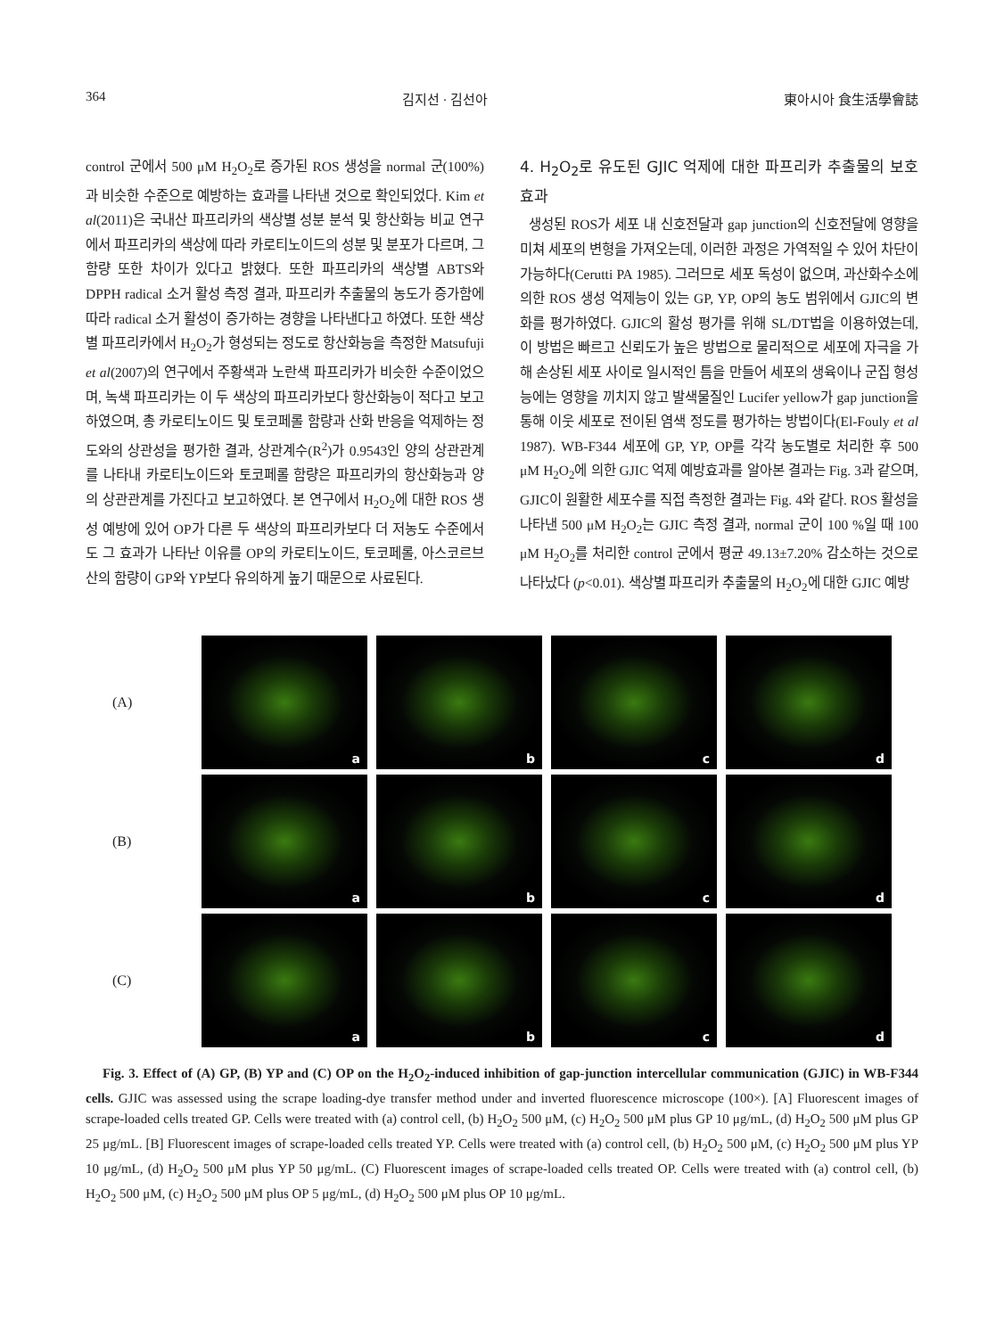364 김지선 · 김선아 東아시아 食生活學會誌
control 군에서 500 μM H<sub>2</sub>O<sub>2</sub>로 증가된 ROS 생성을 normal 군(100%)과 비슷한 수준으로 예방하는 효과를 나타낸 것으로 확인되었다. Kim et al(2011)은 국내산 파프리카의 색상별 성분 분석 및 항산화능 비교 연구에서 파프리카의 색상에 따라 카로티노이드의 성분 및 분포가 다르며, 그 함량 또한 차이가 있다고 밝혔다. 또한 파프리카의 색상별 ABTS와 DPPH radical 소거 활성 측정 결과, 파프리카 추출물의 농도가 증가함에 따라 radical 소거 활성이 증가하는 경향을 나타낸다고 하였다. 또한 색상별 파프리카에서 H<sub>2</sub>O<sub>2</sub>가 형성되는 정도로 항산화능을 측정한 Matsufuji et al(2007)의 연구에서 주황색과 노란색 파프리카가 비슷한 수준이었으며, 녹색 파프리카는 이 두 색상의 파프리카보다 항산화능이 적다고 보고하였으며, 총 카로티노이드 및 토코페롤 함량과 산화 반응을 억제하는 정도와의 상관성을 평가한 결과, 상관계수(R<sup>2</sup>)가 0.9543인 양의 상관관계를 나타내 카로티노이드와 토코페롤 함량은 파프리카의 항산화능과 양의 상관관계를 가진다고 보고하였다. 본 연구에서 H<sub>2</sub>O<sub>2</sub>에 대한 ROS 생성 예방에 있어 OP가 다른 두 색상의 파프리카보다 더 저농도 수준에서도 그 효과가 나타난 이유를 OP의 카로티노이드, 토코페롤, 아스코르브산의 함량이 GP와 YP보다 유의하게 높기 때문으로 사료된다.
4. H<sub>2</sub>O<sub>2</sub>로 유도된 GJIC 억제에 대한 파프리카 추출물의 보호 효과
생성된 ROS가 세포 내 신호전달과 gap junction의 신호전달에 영향을 미쳐 세포의 변형을 가져오는데, 이러한 과정은 가역적일 수 있어 차단이 가능하다(Cerutti PA 1985). 그러므로 세포 독성이 없으며, 과산화수소에 의한 ROS 생성 억제능이 있는 GP, YP, OP의 농도 범위에서 GJIC의 변화를 평가하였다. GJIC의 활성 평가를 위해 SL/DT법을 이용하였는데, 이 방법은 빠르고 신뢰도가 높은 방법으로 물리적으로 세포에 자극을 가해 손상된 세포 사이로 일시적인 틈을 만들어 세포의 생육이나 군집 형성능에는 영향을 끼치지 않고 발색물질인 Lucifer yellow가 gap junction을 통해 이웃 세포로 전이된 염색 정도를 평가하는 방법이다(El-Fouly et al 1987). WB-F344 세포에 GP, YP, OP를 각각 농도별로 처리한 후 500 μM H<sub>2</sub>O<sub>2</sub>에 의한 GJIC 억제 예방효과를 알아본 결과는 Fig. 3과 같으며, GJIC이 원활한 세포수를 직접 측정한 결과는 Fig. 4와 같다. ROS 활성을 나타낸 500 μM H<sub>2</sub>O<sub>2</sub>는 GJIC 측정 결과, normal 군이 100 %일 때 100 μM H<sub>2</sub>O<sub>2</sub>를 처리한 control 군에서 평균 49.13±7.20% 감소하는 것으로 나타났다 (p<0.01). 색상별 파프리카 추출물의 H<sub>2</sub>O<sub>2</sub>에 대한 GJIC 예방
(A)
a
b
c
d
(B)
a
b
c
d
(C)
a
b
c
d
Fig. 3. Effect of (A) GP, (B) YP and (C) OP on the H<sub>2</sub>O<sub>2</sub>-induced inhibition of gap-junction intercellular communication (GJIC) in WB-F344 cells. GJIC was assessed using the scrape loading-dye transfer method under and inverted fluorescence microscope (100×). [A] Fluorescent images of scrape-loaded cells treated GP. Cells were treated with (a) control cell, (b) H<sub>2</sub>O<sub>2</sub> 500 μM, (c) H<sub>2</sub>O<sub>2</sub> 500 μM plus GP 10 μg/mL, (d) H<sub>2</sub>O<sub>2</sub> 500 μM plus GP 25 μg/mL. [B] Fluorescent images of scrape-loaded cells treated YP. Cells were treated with (a) control cell, (b) H<sub>2</sub>O<sub>2</sub> 500 μM, (c) H<sub>2</sub>O<sub>2</sub> 500 μM plus YP 10 μg/mL, (d) H<sub>2</sub>O<sub>2</sub> 500 μM plus YP 50 μg/mL. (C) Fluorescent images of scrape-loaded cells treated OP. Cells were treated with (a) control cell, (b) H<sub>2</sub>O<sub>2</sub> 500 μM, (c) H<sub>2</sub>O<sub>2</sub> 500 μM plus OP 5 μg/mL, (d) H<sub>2</sub>O<sub>2</sub> 500 μM plus OP 10 μg/mL.